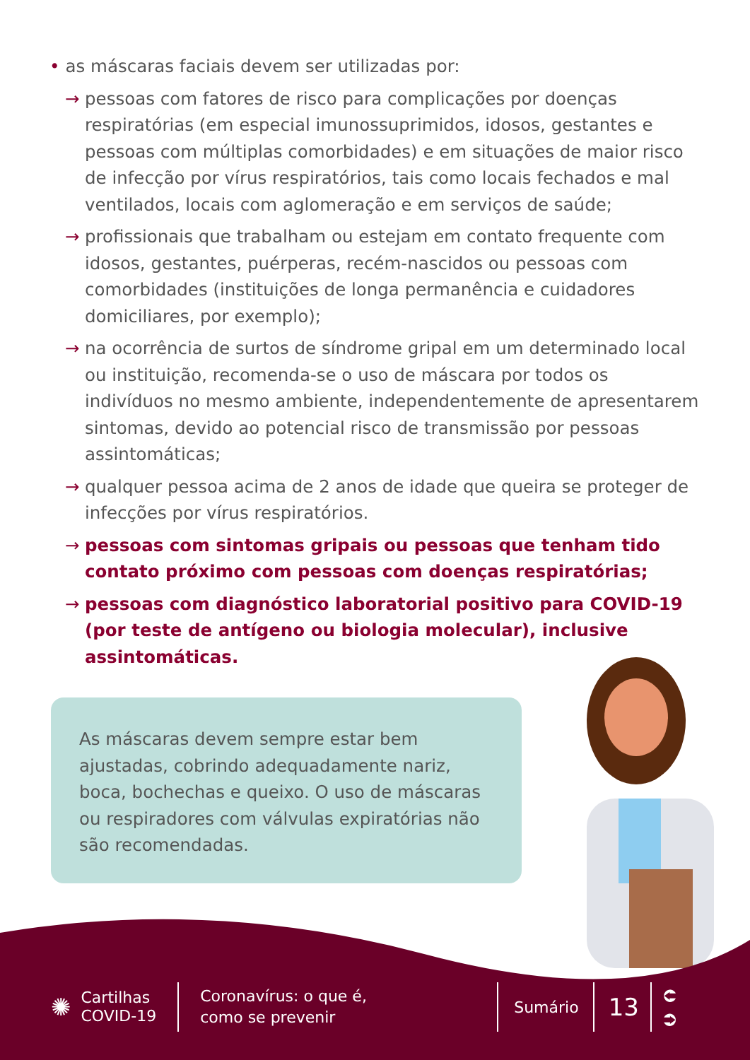• as máscaras faciais devem ser utilizadas por:
→ pessoas com fatores de risco para complicações por doenças respiratórias (em especial imunossuprimidos, idosos, gestantes e pessoas com múltiplas comorbidades) e em situações de maior risco de infecção por vírus respiratórios, tais como locais fechados e mal ventilados, locais com aglomeração e em serviços de saúde;
→ profissionais que trabalham ou estejam em contato frequente com idosos, gestantes, puérperas, recém-nascidos ou pessoas com comorbidades (instituições de longa permanência e cuidadores domiciliares, por exemplo);
→ na ocorrência de surtos de síndrome gripal em um determinado local ou instituição, recomenda-se o uso de máscara por todos os indivíduos no mesmo ambiente, independentemente de apresentarem sintomas, devido ao potencial risco de transmissão por pessoas assintomáticas;
→ qualquer pessoa acima de 2 anos de idade que queira se proteger de infecções por vírus respiratórios.
→ pessoas com sintomas gripais ou pessoas que tenham tido contato próximo com pessoas com doenças respiratórias;
→ pessoas com diagnóstico laboratorial positivo para COVID-19 (por teste de antígeno ou biologia molecular), inclusive assintomáticas.
As máscaras devem sempre estar bem ajustadas, cobrindo adequadamente nariz, boca, bochechas e queixo. O uso de máscaras ou respiradores com válvulas expiratórias não são recomendadas.
✺ Cartilhas
COVID-19 Coronavírus: o que é,
como se prevenir Sumário 13 ⮈
⮊